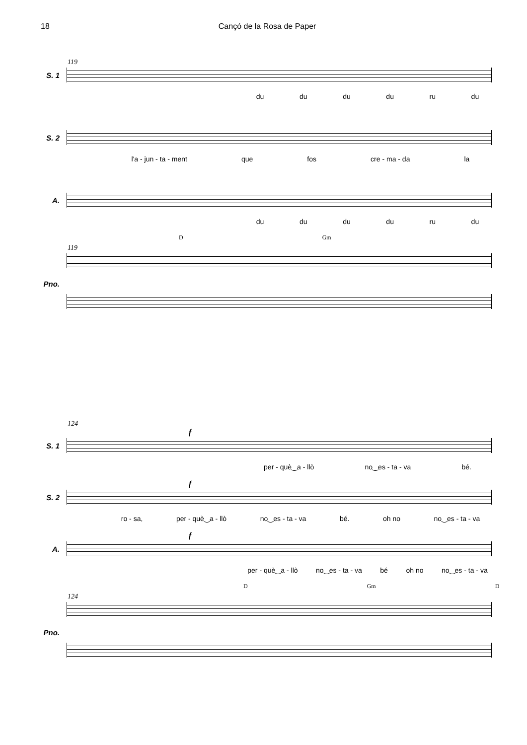18 Cançó de la Rosa de Paper
119
S. 1
du du du du ru du
S. 2
l'a - jun - ta - ment que fos cre - ma - da la
A.
du du du du ru du
D Gm
119
Pno.
124
f
S. 1
per - què‿a - llò no‿es - ta - va bé.
f
S. 2
ro - sa, per - què‿a - llò no‿es - ta - va bé. oh no no‿es - ta - va
f
A.
per - què‿a - llò no‿es - ta - va bé oh no no‿es - ta - va
D Gm D
124
Pno.